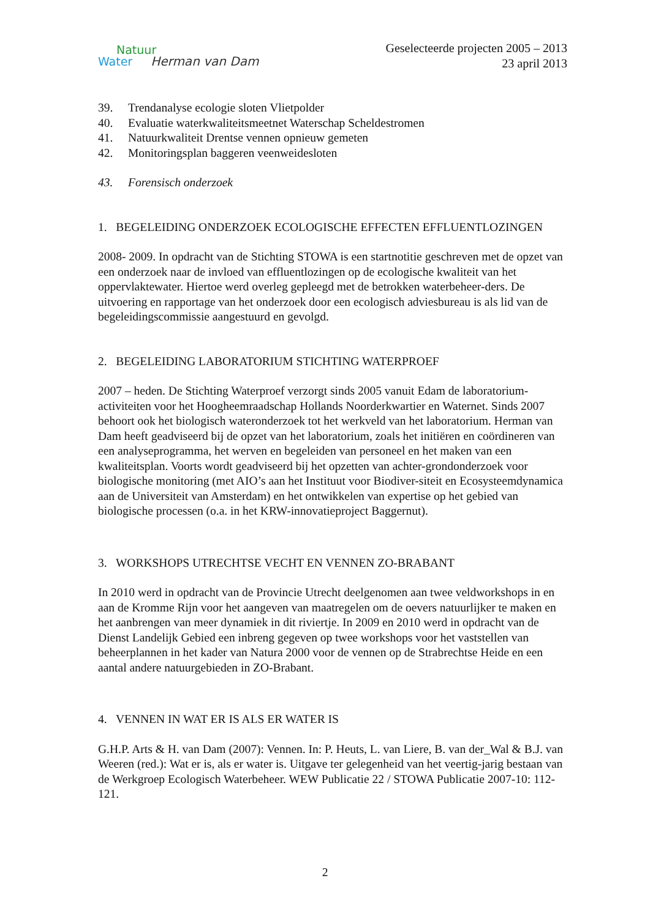Natuur
Water Herman van Dam
Geselecteerde projecten 2005 – 2013
23 april 2013
39. Trendanalyse ecologie sloten Vlietpolder
40. Evaluatie waterkwaliteitsmeetnet Waterschap Scheldestromen
41. Natuurkwaliteit Drentse vennen opnieuw gemeten
42. Monitoringsplan baggeren veenweidesloten
43. Forensisch onderzoek
1. BEGELEIDING ONDERZOEK ECOLOGISCHE EFFECTEN EFFLUENTLOZINGEN
2008- 2009. In opdracht van de Stichting STOWA is een startnotitie geschreven met de opzet van een onderzoek naar de invloed van effluentlozingen op de ecologische kwaliteit van het oppervlaktewater. Hiertoe werd overleg gepleegd met de betrokken waterbeheer-ders. De uitvoering en rapportage van het onderzoek door een ecologisch adviesbureau is als lid van de begeleidingscommissie aangestuurd en gevolgd.
2. BEGELEIDING LABORATORIUM STICHTING WATERPROEF
2007 – heden. De Stichting Waterproef verzorgt sinds 2005 vanuit Edam de laboratorium-activiteiten voor het Hoogheemraadschap Hollands Noorderkwartier en Waternet. Sinds 2007 behoort ook het biologisch wateronderzoek tot het werkveld van het laboratorium. Herman van Dam heeft geadviseerd bij de opzet van het laboratorium, zoals het initiëren en coördineren van een analyseprogramma, het werven en begeleiden van personeel en het maken van een kwaliteitsplan. Voorts wordt geadviseerd bij het opzetten van achter-grondonderzoek voor biologische monitoring (met AIO’s aan het Instituut voor Biodiver-siteit en Ecosysteemdynamica aan de Universiteit van Amsterdam) en het ontwikkelen van expertise op het gebied van biologische processen (o.a. in het KRW-innovatieproject Baggernut).
3. WORKSHOPS UTRECHTSE VECHT EN VENNEN ZO-BRABANT
In 2010 werd in opdracht van de Provincie Utrecht deelgenomen aan twee veldworkshops in en aan de Kromme Rijn voor het aangeven van maatregelen om de oevers natuurlijker te maken en het aanbrengen van meer dynamiek in dit riviertje. In 2009 en 2010 werd in opdracht van de Dienst Landelijk Gebied een inbreng gegeven op twee workshops voor het vaststellen van beheerplannen in het kader van Natura 2000 voor de vennen op de Strabrechtse Heide en een aantal andere natuurgebieden in ZO-Brabant.
4. VENNEN IN WAT ER IS ALS ER WATER IS
G.H.P. Arts & H. van Dam (2007): Vennen. In: P. Heuts, L. van Liere, B. van der_Wal & B.J. van Weeren (red.): Wat er is, als er water is. Uitgave ter gelegenheid van het veertig-jarig bestaan van de Werkgroep Ecologisch Waterbeheer. WEW Publicatie 22 / STOWA Publicatie 2007-10: 112-121.
2